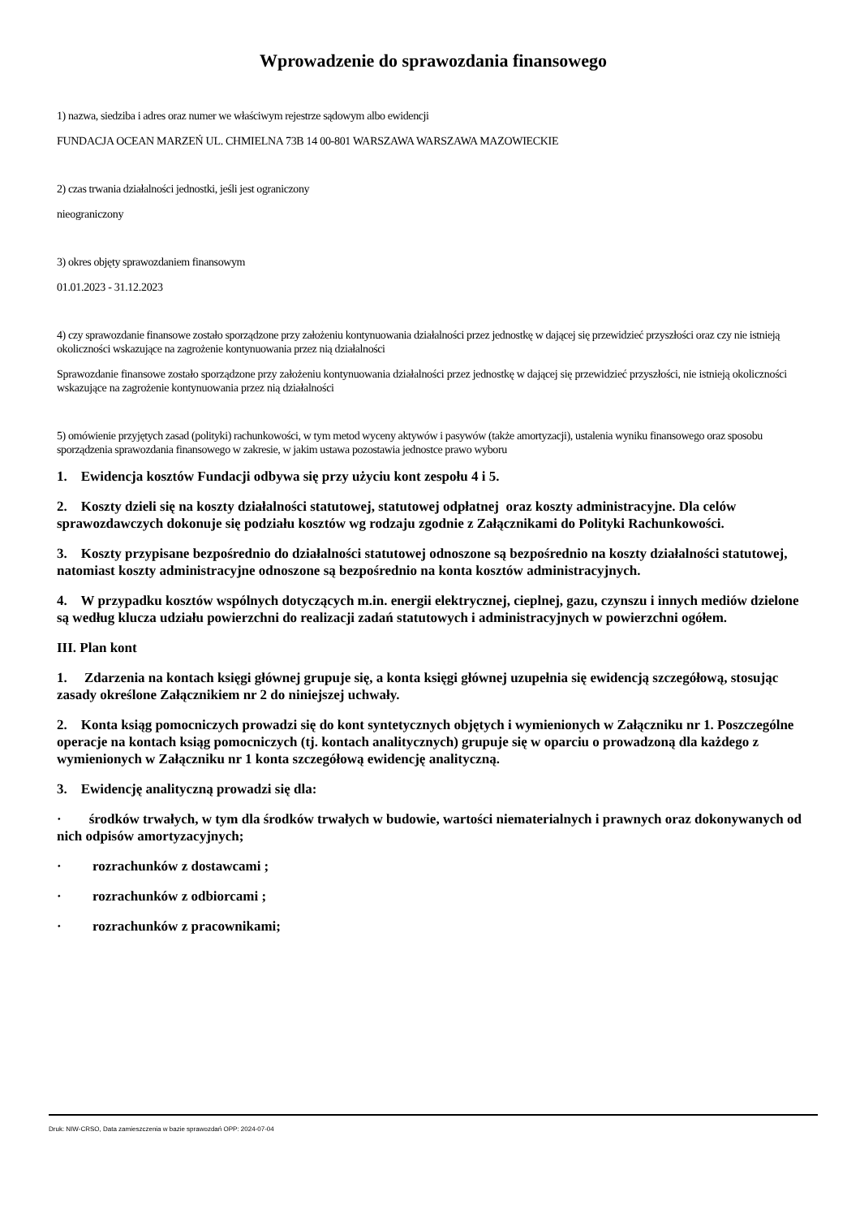Wprowadzenie do sprawozdania finansowego
1) nazwa, siedziba i adres oraz numer we właściwym rejestrze sądowym albo ewidencji
FUNDACJA OCEAN MARZEŃ UL. CHMIELNA 73B 14 00-801 WARSZAWA WARSZAWA MAZOWIECKIE
2) czas trwania działalności jednostki, jeśli jest ograniczony
nieograniczony
3) okres objęty sprawozdaniem finansowym
01.01.2023 - 31.12.2023
4) czy sprawozdanie finansowe zostało sporządzone przy założeniu kontynuowania działalności przez jednostkę w dającej się przewidzieć przyszłości oraz czy nie istnieją okoliczności wskazujące na zagrożenie kontynuowania przez nią działalności
Sprawozdanie finansowe zostało sporządzone przy założeniu kontynuowania działalności przez jednostkę w dającej się przewidzieć przyszłości, nie istnieją okoliczności wskazujące na zagrożenie kontynuowania przez nią działalności
5) omówienie przyjętych zasad (polityki) rachunkowości, w tym metod wyceny aktywów i pasywów (także amortyzacji), ustalenia wyniku finansowego oraz sposobu sporządzenia sprawozdania finansowego w zakresie, w jakim ustawa pozostawia jednostce prawo wyboru
1. Ewidencja kosztów Fundacji odbywa się przy użyciu kont zespołu 4 i 5.
2. Koszty dzieli się na koszty działalności statutowej, statutowej odpłatnej oraz koszty administracyjne. Dla celów sprawozdawczych dokonuje się podziału kosztów wg rodzaju zgodnie z Załącznikami do Polityki Rachunkowości.
3. Koszty przypisane bezpośrednio do działalności statutowej odnoszone są bezpośrednio na koszty działalności statutowej, natomiast koszty administracyjne odnoszone są bezpośrednio na konta kosztów administracyjnych.
4. W przypadku kosztów wspólnych dotyczących m.in. energii elektrycznej, cieplnej, gazu, czynszu i innych mediów dzielone są według klucza udziału powierzchni do realizacji zadań statutowych i administracyjnych w powierzchni ogółem.
III. Plan kont
1. Zdarzenia na kontach księgi głównej grupuje się, a konta księgi głównej uzupełnia się ewidencją szczegółową, stosując zasady określone Załącznikiem nr 2 do niniejszej uchwały.
2. Konta ksiąg pomocniczych prowadzi się do kont syntetycznych objętych i wymienionych w Załączniku nr 1. Poszczególne operacje na kontach ksiąg pomocniczych (tj. kontach analitycznych) grupuje się w oparciu o prowadzoną dla każdego z wymienionych w Załączniku nr 1 konta szczegółową ewidencję analityczną.
3. Ewidencję analityczną prowadzi się dla:
· środków trwałych, w tym dla środków trwałych w budowie, wartości niematerialnych i prawnych oraz dokonywanych od nich odpisów amortyzacyjnych;
· rozrachunków z dostawcami ;
· rozrachunków z odbiorcami ;
· rozrachunków z pracownikami;
Druk: NIW-CRSO, Data zamieszczenia w bazie sprawozdań OPP: 2024-07-04